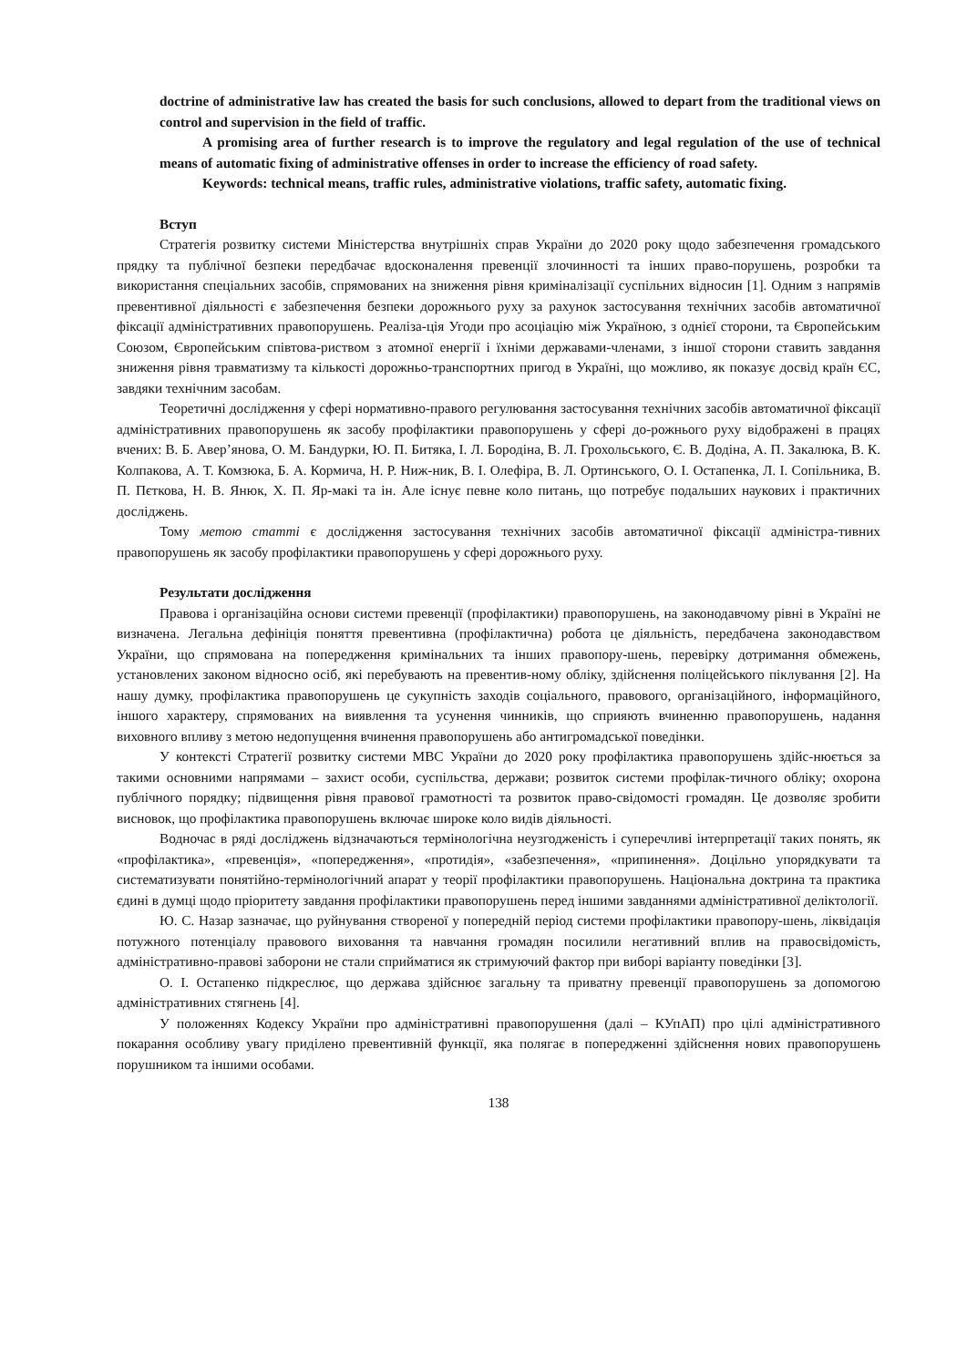doctrine of administrative law has created the basis for such conclusions, allowed to depart from the traditional views on control and supervision in the field of traffic.
A promising area of further research is to improve the regulatory and legal regulation of the use of technical means of automatic fixing of administrative offenses in order to increase the efficiency of road safety.
Keywords: technical means, traffic rules, administrative violations, traffic safety, automatic fixing.
Вступ
Стратегія розвитку системи Міністерства внутрішніх справ України до 2020 року щодо забезпечення громадського прядку та публічної безпеки передбачає вдосконалення превенції злочинності та інших право-порушень, розробки та використання спеціальних засобів, спрямованих на зниження рівня криміналізації суспільних відносин [1]. Одним з напрямів превентивної діяльності є забезпечення безпеки дорожнього руху за рахунок застосування технічних засобів автоматичної фіксації адміністративних правопорушень. Реаліза-ція Угоди про асоціацію між Україною, з однієї сторони, та Європейським Союзом, Європейським співтова-риством з атомної енергії і їхніми державами-членами, з іншої сторони ставить завдання зниження рівня травматизму та кількості дорожньо-транспортних пригод в Україні, що можливо, як показує досвід країн ЄС, завдяки технічним засобам.
Теоретичні дослідження у сфері нормативно-правого регулювання застосування технічних засобів автоматичної фіксації адміністративних правопорушень як засобу профілактики правопорушень у сфері до-рожнього руху відображені в працях вчених: В. Б. Авер’янова, О. М. Бандурки, Ю. П. Битяка, І. Л. Бородіна, В. Л. Грохольського, Є. В. Додіна, А. П. Закалюка, В. К. Колпакова, А. Т. Комзюка, Б. А. Кормича, Н. Р. Ниж-ник, В. І. Олефіра, В. Л. Ортинського, О. І. Остапенка, Л. І. Сопільника, В. П. Пєткова, Н. В. Янюк, Х. П. Яр-макі та ін. Але існує певне коло питань, що потребує подальших наукових і практичних досліджень.
Тому метою статті є дослідження застосування технічних засобів автоматичної фіксації адміністра-тивних правопорушень як засобу профілактики правопорушень у сфері дорожнього руху.
Результати дослідження
Правова і організаційна основи системи превенції (профілактики) правопорушень, на законодавчому рівні в Україні не визначена. Легальна дефініція поняття превентивна (профілактична) робота це діяльність, передбачена законодавством України, що спрямована на попередження кримінальних та інших правопору-шень, перевірку дотримання обмежень, установлених законом відносно осіб, які перебувають на превентив-ному обліку, здійснення поліцейського піклування [2]. На нашу думку, профілактика правопорушень це сукупність заходів соціального, правового, організаційного, інформаційного, іншого характеру, спрямованих на виявлення та усунення чинників, що сприяють вчиненню правопорушень, надання виховного впливу з метою недопущення вчинення правопорушень або антигромадської поведінки.
У контексті Стратегії розвитку системи МВС України до 2020 року профілактика правопорушень здійс-нюється за такими основними напрямами – захист особи, суспільства, держави; розвиток системи профілак-тичного обліку; охорона публічного порядку; підвищення рівня правової грамотності та розвиток право-свідомості громадян. Це дозволяє зробити висновок, що профілактика правопорушень включає широке коло видів діяльності.
Водночас в ряді досліджень відзначаються термінологічна неузгодженість і суперечливі інтерпретації таких понять, як «профілактика», «превенція», «попередження», «протидія», «забезпечення», «припинення». Доцільно упорядкувати та систематизувати понятійно-термінологічний апарат у теорії профілактики правопорушень. Національна доктрина та практика єдині в думці щодо пріоритету завдання профілактики правопорушень перед іншими завданнями адміністративної деліктології.
Ю. С. Назар зазначає, що руйнування створеної у попередній період системи профілактики правопору-шень, ліквідація потужного потенціалу правового виховання та навчання громадян посилили негативний вплив на правосвідомість, адміністративно-правові заборони не стали сприйматися як стримуючий фактор при виборі варіанту поведінки [3].
О. І. Остапенко підкреслює, що держава здійснює загальну та приватну превенції правопорушень за допомогою адміністративних стягнень [4].
У положеннях Кодексу України про адміністративні правопорушення (далі – КУпАП) про цілі адміністративного покарання особливу увагу приділено превентивній функції, яка полягає в попередженні здійснення нових правопорушень порушником та іншими особами.
138